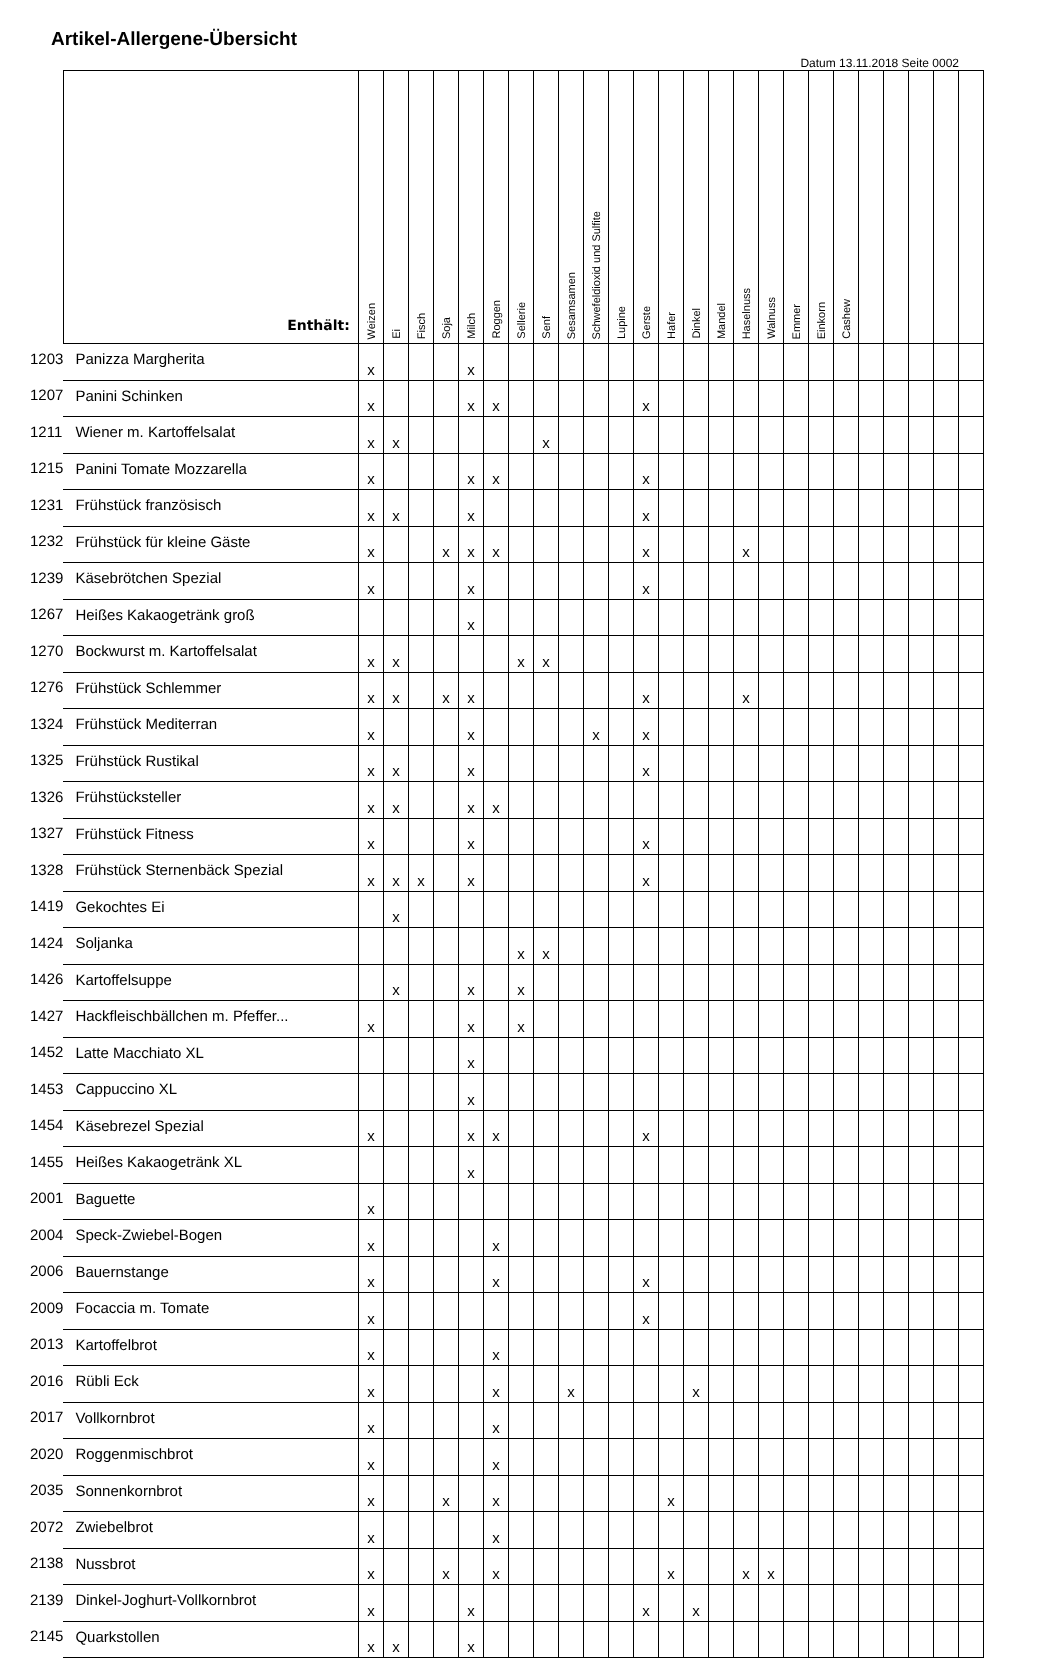Artikel-Allergene-Übersicht
Datum 13.11.2018 Seite 0002
| | Enthält: | Weizen | Ei | Fisch | Soja | Milch | Roggen | Sellerie | Senf | Sesamsamen | Schwefeldioxid und Sulfite | Lupine | Gerste | Hafer | Dinkel | Mandel | Haselnuss | Walnuss | Emmer | Einkorn | Cashew | | | | | |
| --- | --- | --- | --- | --- | --- | --- | --- | --- | --- | --- | --- | --- | --- | --- | --- | --- | --- | --- | --- | --- | --- | --- | --- | --- | --- | --- |
| 1203 | Panizza Margherita | x | | | | x | | | | | | | | | | | | | | | | | | | | |
| 1207 | Panini Schinken | x | | | | x | x | | | | | | x | | | | | | | | | | | | | |
| 1211 | Wiener m. Kartoffelsalat | x | x | | | | | | x | | | | | | | | | | | | | | | | | |
| 1215 | Panini Tomate Mozzarella | x | | | | x | x | | | | | | x | | | | | | | | | | | | | |
| 1231 | Frühstück französisch | x | x | | | x | | | | | | | x | | | | | | | | | | | | | |
| 1232 | Frühstück für kleine Gäste | x | | | x | x | x | | | | | | x | | | | x | | | | | | | | | |
| 1239 | Käsebrötchen Spezial | x | | | | x | | | | | | | x | | | | | | | | | | | | | |
| 1267 | Heißes Kakaogetränk groß | | | | | x | | | | | | | | | | | | | | | | | | | | |
| 1270 | Bockwurst m. Kartoffelsalat | x | x | | | | | x | x | | | | | | | | | | | | | | | | | |
| 1276 | Frühstück Schlemmer | x | x | | x | x | | | | | | | x | | | | x | | | | | | | | | |
| 1324 | Frühstück Mediterran | x | | | | x | | | | | x | | x | | | | | | | | | | | | | |
| 1325 | Frühstück Rustikal | x | x | | | x | | | | | | | x | | | | | | | | | | | | | |
| 1326 | Frühstücksteller | x | x | | | x | x | | | | | | | | | | | | | | | | | | | |
| 1327 | Frühstück Fitness | x | | | | x | | | | | | | x | | | | | | | | | | | | | |
| 1328 | Frühstück Sternenbäck Spezial | x | x | x | | x | | | | | | | x | | | | | | | | | | | | | |
| 1419 | Gekochtes Ei | | x | | | | | | | | | | | | | | | | | | | | | | | |
| 1424 | Soljanka | | | | | | | x | x | | | | | | | | | | | | | | | | | |
| 1426 | Kartoffelsuppe | | x | | | x | | x | | | | | | | | | | | | | | | | | | |
| 1427 | Hackfleischbällchen m. Pfeffer... | x | | | | x | | x | | | | | | | | | | | | | | | | | | |
| 1452 | Latte Macchiato XL | | | | | x | | | | | | | | | | | | | | | | | | | | |
| 1453 | Cappuccino XL | | | | | x | | | | | | | | | | | | | | | | | | | | |
| 1454 | Käsebrezel Spezial | x | | | | x | x | | | | | | x | | | | | | | | | | | | | |
| 1455 | Heißes Kakaogetränk XL | | | | | x | | | | | | | | | | | | | | | | | | | | |
| 2001 | Baguette | x | | | | | | | | | | | | | | | | | | | | | | | | |
| 2004 | Speck-Zwiebel-Bogen | x | | | | | x | | | | | | | | | | | | | | | | | | | |
| 2006 | Bauernstange | x | | | | | x | | | | | | x | | | | | | | | | | | | | |
| 2009 | Focaccia m. Tomate | x | | | | | | | | | | | x | | | | | | | | | | | | | |
| 2013 | Kartoffelbrot | x | | | | | x | | | | | | | | | | | | | | | | | | | |
| 2016 | Rübli Eck | x | | | | | x | | | x | | | | | x | | | | | | | | | | | |
| 2017 | Vollkornbrot | x | | | | | x | | | | | | | | | | | | | | | | | | | |
| 2020 | Roggenmischbrot | x | | | | | x | | | | | | | | | | | | | | | | | | | |
| 2035 | Sonnenkornbrot | x | | | x | | x | | | | | | | x | | | | | | | | | | | | |
| 2072 | Zwiebelbrot | x | | | | | x | | | | | | | | | | | | | | | | | | | |
| 2138 | Nussbrot | x | | | x | | x | | | | | | | x | | | x | x | | | | | | | | |
| 2139 | Dinkel-Joghurt-Vollkornbrot | x | | | | x | | | | | | | x | | x | | | | | | | | | | | |
| 2145 | Quarkstollen | x | x | | | x | | | | | | | | | | | | | | | | | | | | |